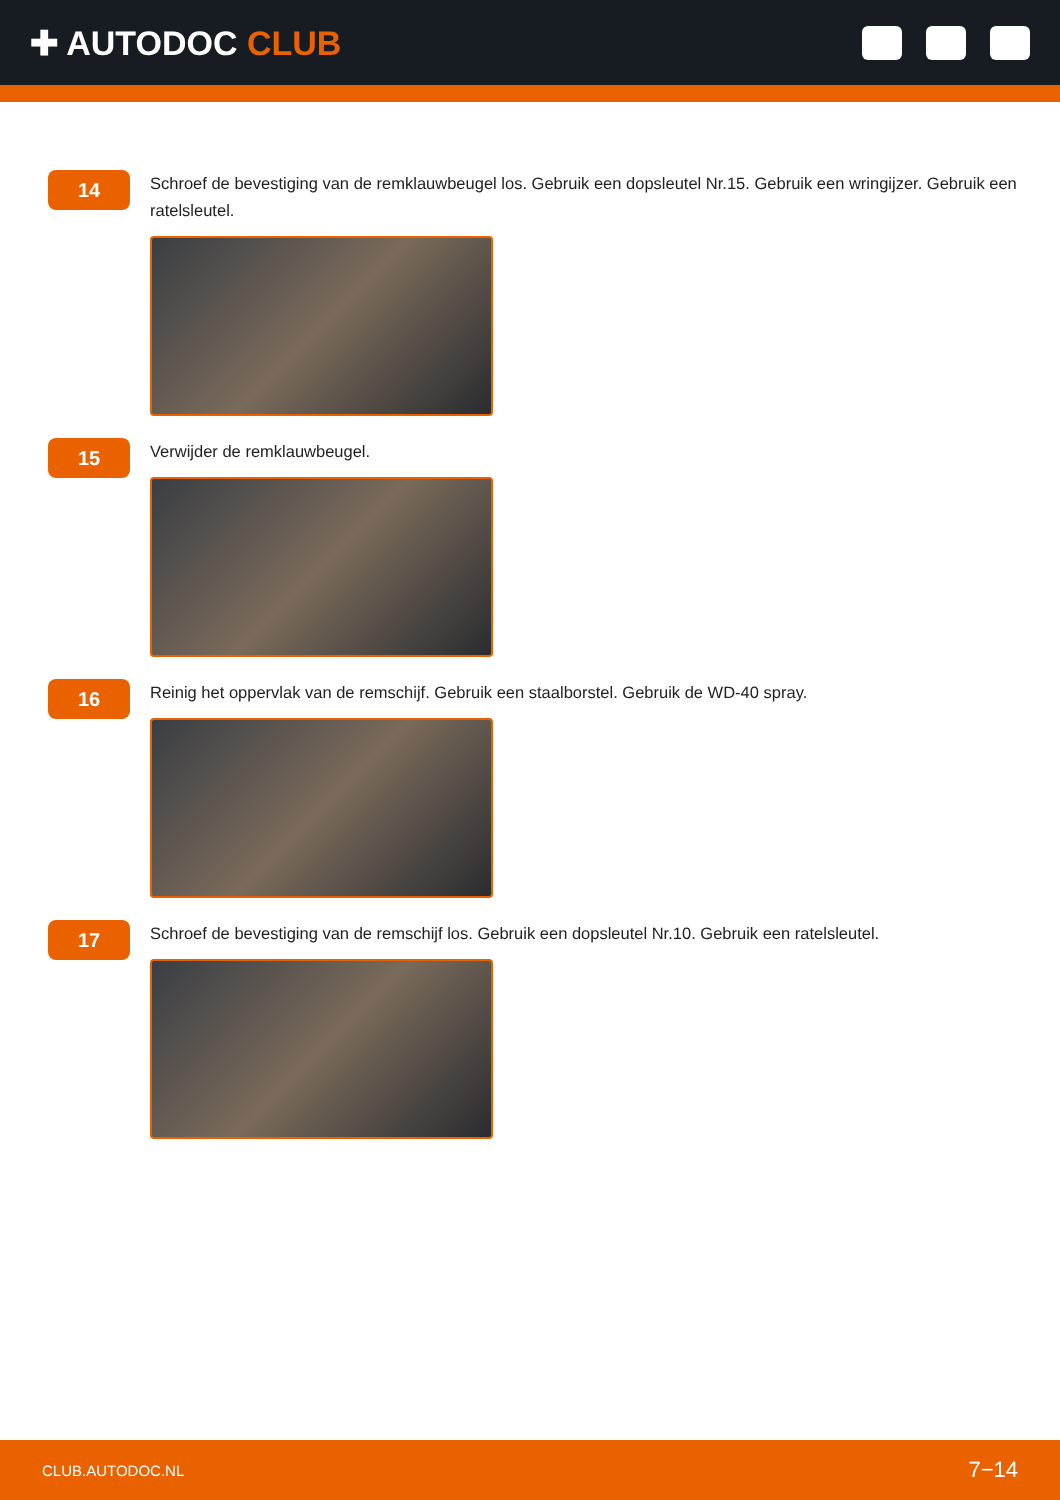✚ AUTODOC CLUB
14
Schroef de bevestiging van de remklauwbeugel los. Gebruik een dopsleutel Nr.15. Gebruik een wringijzer. Gebruik een ratelsleutel.
15
Verwijder de remklauwbeugel.
16
Reinig het oppervlak van de remschijf. Gebruik een staalborstel. Gebruik de WD-40 spray.
17
Schroef de bevestiging van de remschijf los. Gebruik een dopsleutel Nr.10. Gebruik een ratelsleutel.
CLUB.AUTODOC.NL 7−14